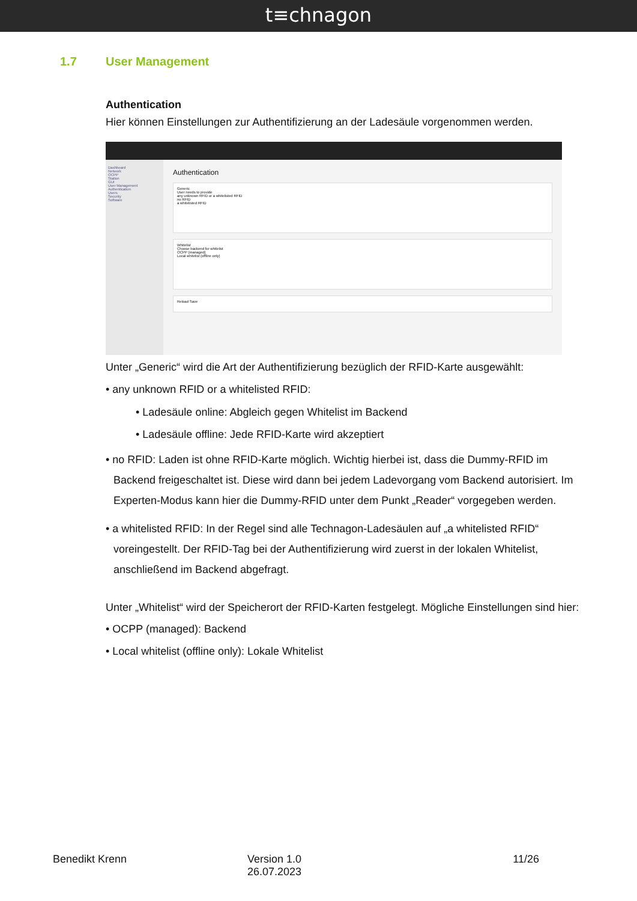t≡chnagon
1.7 User Management
Authentication
Hier können Einstellungen zur Authentifizierung an der Ladesäule vorgenommen werden.
Dashboard
Network
OCPP
Station
GUI
User Management
Authentication
Users
Security
Software
Authentication
Generic
User needs to provide
any unknown RFID or a whitelisted RFID
no RFID
a whitelisted RFID
Whitelist
Choose backend for whitelist
OCPP (managed)
Local whitelist (offline only)
Reload Save
Unter „Generic“ wird die Art der Authentifizierung bezüglich der RFID-Karte ausgewählt:
• any unknown RFID or a whitelisted RFID:
• Ladesäule online: Abgleich gegen Whitelist im Backend
• Ladesäule offline: Jede RFID-Karte wird akzeptiert
• no RFID: Laden ist ohne RFID-Karte möglich. Wichtig hierbei ist, dass die Dummy-RFID im Backend freigeschaltet ist. Diese wird dann bei jedem Ladevorgang vom Backend autorisiert. Im Experten-Modus kann hier die Dummy-RFID unter dem Punkt „Reader“ vorgegeben werden.
• a whitelisted RFID: In der Regel sind alle Technagon-Ladesäulen auf „a whitelisted RFID“ voreingestellt. Der RFID-Tag bei der Authentifizierung wird zuerst in der lokalen Whitelist, anschließend im Backend abgefragt.
Unter „Whitelist“ wird der Speicherort der RFID-Karten festgelegt. Mögliche Einstellungen sind hier:
• OCPP (managed): Backend
• Local whitelist (offline only): Lokale Whitelist
Benedikt Krenn Version 1.0
26.07.2023
11/26